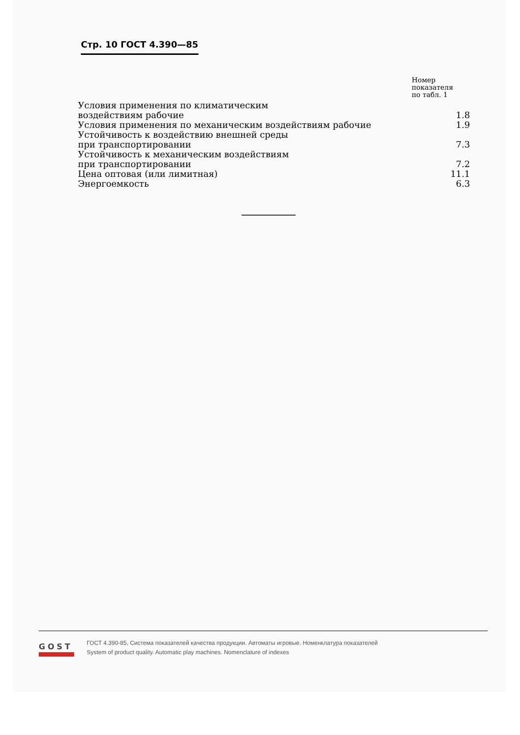Стр. 10 ГОСТ 4.390—85
| | Номер показателя по табл. 1 |
| --- | --- |
| Условия применения по климатическим воздействиям рабочие | 1.8 |
| Условия применения по механическим воздействиям рабочие | 1.9 |
| Устойчивость к воздействию внешней среды при транспортировании | 7.3 |
| Устойчивость к механическим воздействиям при транспортировании | 7.2 |
| Цена оптовая (или лимитная) | 11.1 |
| Энергоемкость | 6.3 |
GOST
ГОСТ 4.390-85, Система показателей качества продукции. Автоматы игровые. Номенклатура показателей
System of product quality. Automatic play machines. Nomenclature of indexes